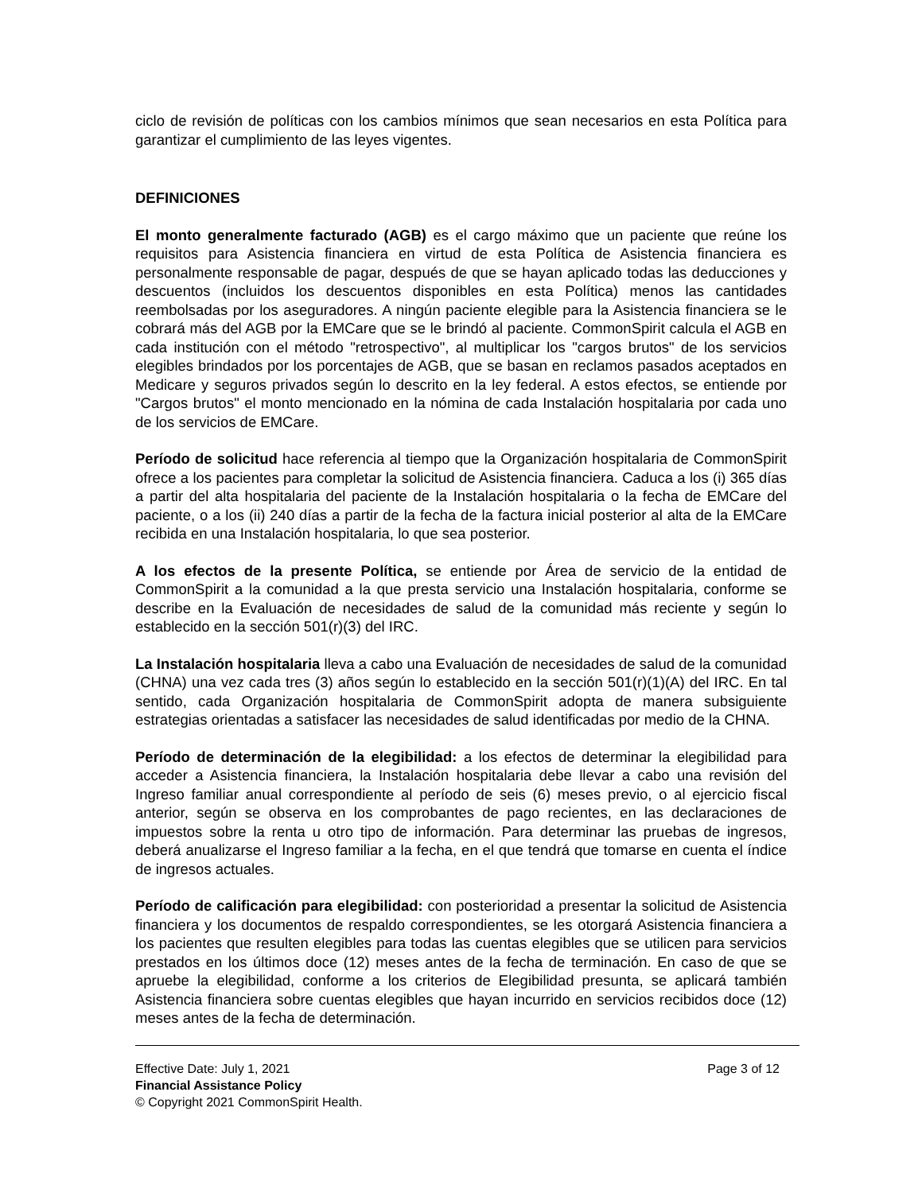ciclo de revisión de políticas con los cambios mínimos que sean necesarios en esta Política para garantizar el cumplimiento de las leyes vigentes.
DEFINICIONES
El monto generalmente facturado (AGB) es el cargo máximo que un paciente que reúne los requisitos para Asistencia financiera en virtud de esta Política de Asistencia financiera es personalmente responsable de pagar, después de que se hayan aplicado todas las deducciones y descuentos (incluidos los descuentos disponibles en esta Política) menos las cantidades reembolsadas por los aseguradores. A ningún paciente elegible para la Asistencia financiera se le cobrará más del AGB por la EMCare que se le brindó al paciente. CommonSpirit calcula el AGB en cada institución con el método "retrospectivo", al multiplicar los "cargos brutos" de los servicios elegibles brindados por los porcentajes de AGB, que se basan en reclamos pasados aceptados en Medicare y seguros privados según lo descrito en la ley federal. A estos efectos, se entiende por "Cargos brutos" el monto mencionado en la nómina de cada Instalación hospitalaria por cada uno de los servicios de EMCare.
Período de solicitud hace referencia al tiempo que la Organización hospitalaria de CommonSpirit ofrece a los pacientes para completar la solicitud de Asistencia financiera. Caduca a los (i) 365 días a partir del alta hospitalaria del paciente de la Instalación hospitalaria o la fecha de EMCare del paciente, o a los (ii) 240 días a partir de la fecha de la factura inicial posterior al alta de la EMCare recibida en una Instalación hospitalaria, lo que sea posterior.
A los efectos de la presente Política, se entiende por Área de servicio de la entidad de CommonSpirit a la comunidad a la que presta servicio una Instalación hospitalaria, conforme se describe en la Evaluación de necesidades de salud de la comunidad más reciente y según lo establecido en la sección 501(r)(3) del IRC.
La Instalación hospitalaria lleva a cabo una Evaluación de necesidades de salud de la comunidad (CHNA) una vez cada tres (3) años según lo establecido en la sección 501(r)(1)(A) del IRC. En tal sentido, cada Organización hospitalaria de CommonSpirit adopta de manera subsiguiente estrategias orientadas a satisfacer las necesidades de salud identificadas por medio de la CHNA.
Período de determinación de la elegibilidad: a los efectos de determinar la elegibilidad para acceder a Asistencia financiera, la Instalación hospitalaria debe llevar a cabo una revisión del Ingreso familiar anual correspondiente al período de seis (6) meses previo, o al ejercicio fiscal anterior, según se observa en los comprobantes de pago recientes, en las declaraciones de impuestos sobre la renta u otro tipo de información. Para determinar las pruebas de ingresos, deberá anualizarse el Ingreso familiar a la fecha, en el que tendrá que tomarse en cuenta el índice de ingresos actuales.
Período de calificación para elegibilidad: con posterioridad a presentar la solicitud de Asistencia financiera y los documentos de respaldo correspondientes, se les otorgará Asistencia financiera a los pacientes que resulten elegibles para todas las cuentas elegibles que se utilicen para servicios prestados en los últimos doce (12) meses antes de la fecha de terminación. En caso de que se apruebe la elegibilidad, conforme a los criterios de Elegibilidad presunta, se aplicará también Asistencia financiera sobre cuentas elegibles que hayan incurrido en servicios recibidos doce (12) meses antes de la fecha de determinación.
Effective Date: July 1, 2021 Page 3 of 12
Financial Assistance Policy
© Copyright 2021 CommonSpirit Health.